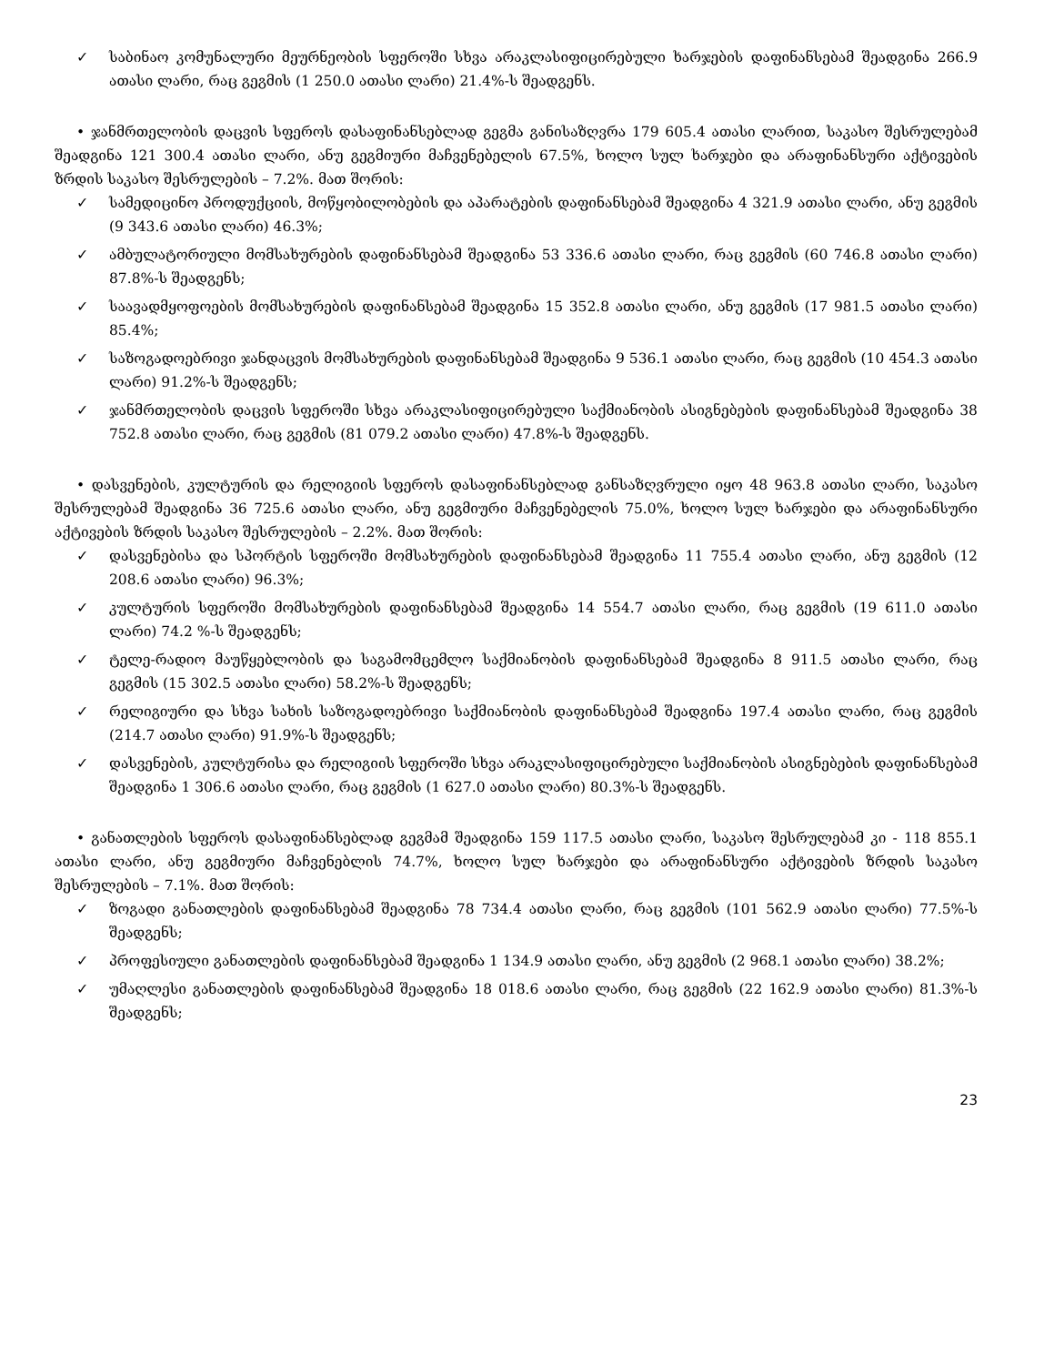✓ საბინაო კომუნალური მეურნეობის სფეროში სხვა არაკლასიფიცირებული ხარჯების დაფინანსებამ შეადგინა 266.9 ათასი ლარი, რაც გეგმის (1 250.0 ათასი ლარი) 21.4%-ს შეადგენს.
• ჯანმრთელობის დაცვის სფეროს დასაფინანსებლად გეგმა განისაზღვრა 179 605.4 ათასი ლარით, საკასო შესრულებამ შეადგინა 121 300.4 ათასი ლარი, ანუ გეგმიური მაჩვენებელის 67.5%, ხოლო სულ ხარჯები და არაფინანსური აქტივების ზრდის საკასო შესრულების – 7.2%. მათ შორის:
✓ სამედიცინო პროდუქციის, მოწყობილობების და აპარატების დაფინანსებამ შეადგინა 4 321.9 ათასი ლარი, ანუ გეგმის (9 343.6 ათასი ლარი) 46.3%;
✓ ამბულატორიული მომსახურების დაფინანსებამ შეადგინა 53 336.6 ათასი ლარი, რაც გეგმის (60 746.8 ათასი ლარი) 87.8%-ს შეადგენს;
✓ საავადმყოფოების მომსახურების დაფინანსებამ შეადგინა 15 352.8 ათასი ლარი, ანუ გეგმის (17 981.5 ათასი ლარი) 85.4%;
✓ საზოგადოებრივი ჯანდაცვის მომსახურების დაფინანსებამ შეადგინა 9 536.1 ათასი ლარი, რაც გეგმის (10 454.3 ათასი ლარი) 91.2%-ს შეადგენს;
✓ ჯანმრთელობის დაცვის სფეროში სხვა არაკლასიფიცირებული საქმიანობის ასიგნებების დაფინანსებამ შეადგინა 38 752.8 ათასი ლარი, რაც გეგმის (81 079.2 ათასი ლარი) 47.8%-ს შეადგენს.
• დასვენების, კულტურის და რელიგიის სფეროს დასაფინანსებლად განსაზღვრული იყო 48 963.8 ათასი ლარი, საკასო შესრულებამ შეადგინა 36 725.6 ათასი ლარი, ანუ გეგმიური მაჩვენებელის 75.0%, ხოლო სულ ხარჯები და არაფინანსური აქტივების ზრდის საკასო შესრულების – 2.2%. მათ შორის:
✓ დასვენებისა და სპორტის სფეროში მომსახურების დაფინანსებამ შეადგინა 11 755.4 ათასი ლარი, ანუ გეგმის (12 208.6 ათასი ლარი) 96.3%;
✓ კულტურის სფეროში მომსახურების დაფინანსებამ შეადგინა 14 554.7 ათასი ლარი, რაც გეგმის (19 611.0 ათასი ლარი) 74.2 %-ს შეადგენს;
✓ ტელე-რადიო მაუწყებლობის და საგამომცემლო საქმიანობის დაფინანსებამ შეადგინა 8 911.5 ათასი ლარი, რაც გეგმის (15 302.5 ათასი ლარი) 58.2%-ს შეადგენს;
✓ რელიგიური და სხვა სახის საზოგადოებრივი საქმიანობის დაფინანსებამ შეადგინა 197.4 ათასი ლარი, რაც გეგმის (214.7 ათასი ლარი) 91.9%-ს შეადგენს;
✓ დასვენების, კულტურისა და რელიგიის სფეროში სხვა არაკლასიფიცირებული საქმიანობის ასიგნებების დაფინანსებამ შეადგინა 1 306.6 ათასი ლარი, რაც გეგმის (1 627.0 ათასი ლარი) 80.3%-ს შეადგენს.
• განათლების სფეროს დასაფინანსებლად გეგმამ შეადგინა 159 117.5 ათასი ლარი, საკასო შესრულებამ კი - 118 855.1 ათასი ლარი, ანუ გეგმიური მაჩვენებლის 74.7%, ხოლო სულ ხარჯები და არაფინანსური აქტივების ზრდის საკასო შესრულების – 7.1%. მათ შორის:
✓ ზოგადი განათლების დაფინანსებამ შეადგინა 78 734.4 ათასი ლარი, რაც გეგმის (101 562.9 ათასი ლარი) 77.5%-ს შეადგენს;
✓ პროფესიული განათლების დაფინანსებამ შეადგინა 1 134.9 ათასი ლარი, ანუ გეგმის (2 968.1 ათასი ლარი) 38.2%;
✓ უმაღლესი განათლების დაფინანსებამ შეადგინა 18 018.6 ათასი ლარი, რაც გეგმის (22 162.9 ათასი ლარი) 81.3%-ს შეადგენს;
23